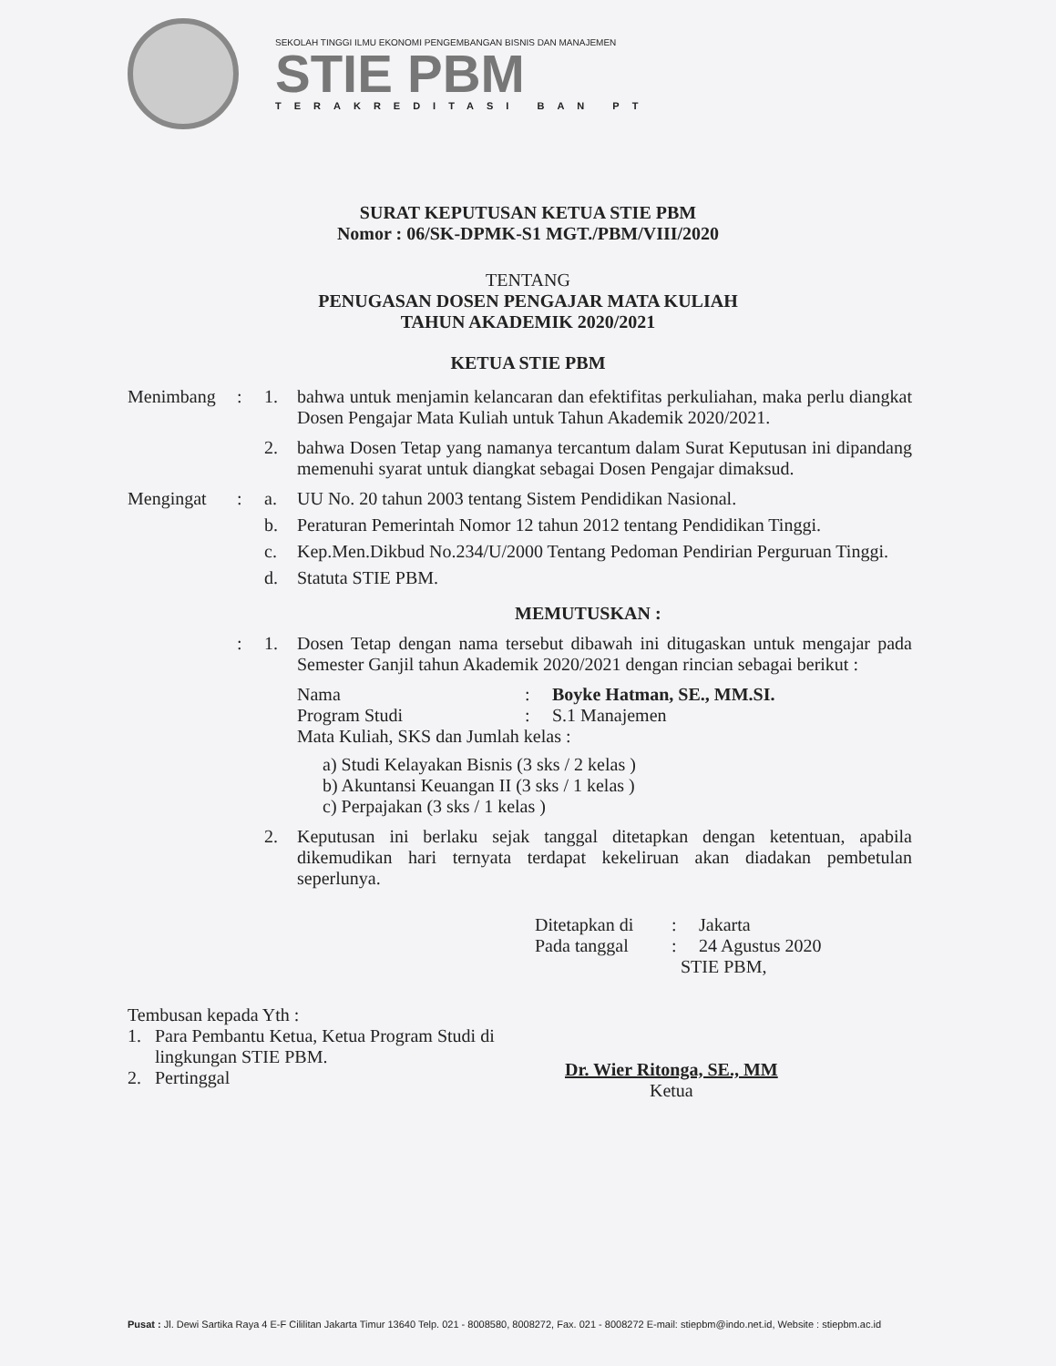SEKOLAH TINGGI ILMU EKONOMI PENGEMBANGAN BISNIS DAN MANAJEMEN
STIE PBM
TERAKREDITASI BAN PT
SURAT KEPUTUSAN KETUA STIE PBM
Nomor : 06/SK-DPMK-S1 MGT./PBM/VIII/2020
TENTANG
PENUGASAN DOSEN PENGAJAR MATA KULIAH
TAHUN AKADEMIK 2020/2021
KETUA STIE PBM
Menimbang : 1. bahwa untuk menjamin kelancaran dan efektifitas perkuliahan, maka perlu diangkat Dosen Pengajar Mata Kuliah untuk Tahun Akademik 2020/2021.
2. bahwa Dosen Tetap yang namanya tercantum dalam Surat Keputusan ini dipandang memenuhi syarat untuk diangkat sebagai Dosen Pengajar dimaksud.
Mengingat : a. UU No. 20 tahun 2003 tentang Sistem Pendidikan Nasional.
b. Peraturan Pemerintah Nomor 12 tahun 2012 tentang Pendidikan Tinggi.
c. Kep.Men.Dikbud No.234/U/2000 Tentang Pedoman Pendirian Perguruan Tinggi.
d. Statuta STIE PBM.
MEMUTUSKAN :
: 1. Dosen Tetap dengan nama tersebut dibawah ini ditugaskan untuk mengajar pada Semester Ganjil tahun Akademik 2020/2021 dengan rincian sebagai berikut :
Nama: Boyke Hatman, SE., MM.SI.
Program Studi: S.1 Manajemen
Mata Kuliah, SKS dan Jumlah kelas :
a) Studi Kelayakan Bisnis (3 sks / 2 kelas )
b) Akuntansi Keuangan II (3 sks / 1 kelas )
c) Perpajakan (3 sks / 1 kelas )
2. Keputusan ini berlaku sejak tanggal ditetapkan dengan ketentuan, apabila dikemudikan hari ternyata terdapat kekeliruan akan diadakan pembetulan seperlunya.
Ditetapkan di: Jakarta
Pada tanggal: 24 Agustus 2020
STIE PBM,
Tembusan kepada Yth :
1. Para Pembantu Ketua, Ketua Program Studi di
lingkungan STIE PBM.
2. Pertinggal
Dr. Wier Ritonga, SE., MM
Ketua
Pusat : Jl. Dewi Sartika Raya 4 E-F Cililitan Jakarta Timur 13640 Telp. 021 - 8008580, 8008272, Fax. 021 - 8008272 E-mail: stiepbm@indo.net.id, Website : stiepbm.ac.id